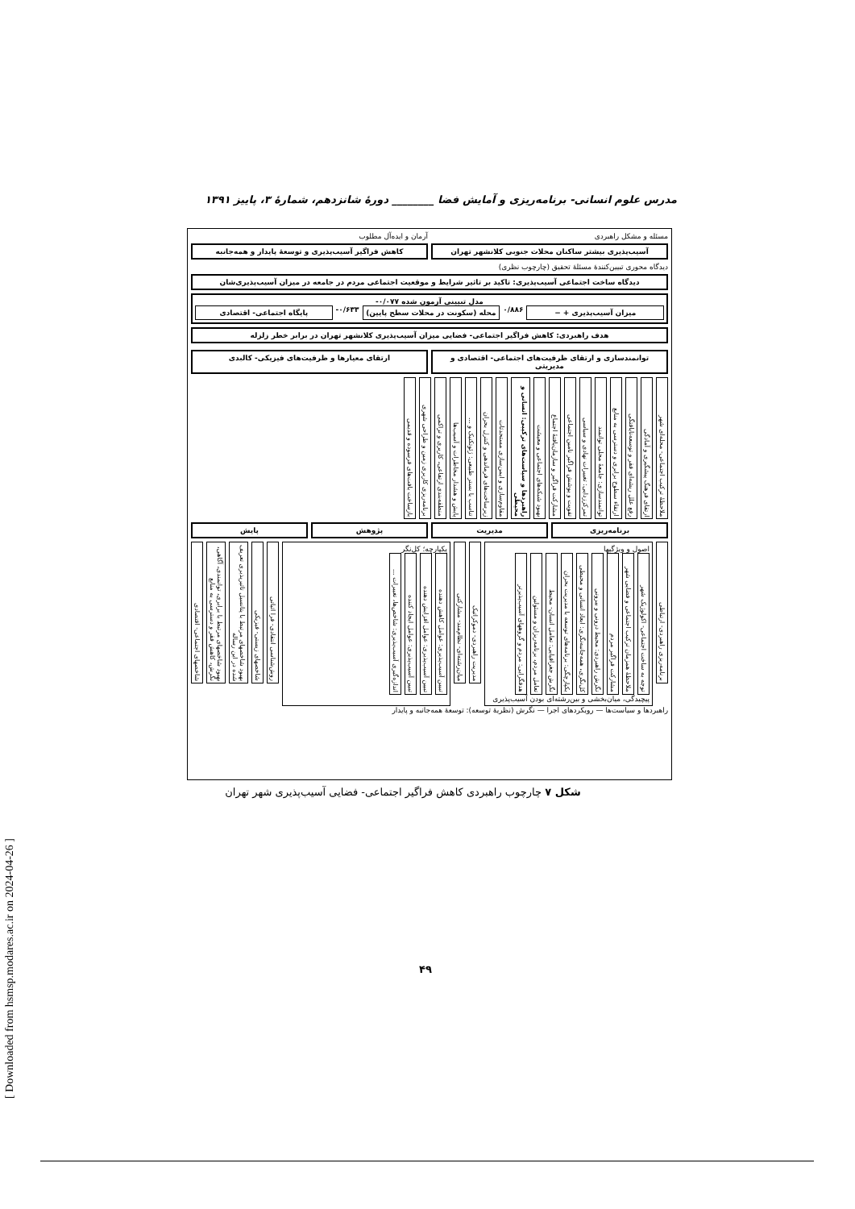[ Downloaded from hsmsp.modares.ac.ir on 2024-04-26 ]
مدرس علوم انسانی- برنامه‌ریزی و آمایش فضا ________ دورهٔ شانزدهم، شمارهٔ ۳، پاییز ۱۳۹۱
مسئله و مشکل راهبردی
آرمان و ایده‌آل مطلوب
آسیب‌پذیری بیشتر ساکنان محلات جنوبی کلانشهر تهران
کاهش فراگیر آسیب‌پذیری و توسعهٔ پایدار و همه‌جانبه
دیدگاه محوری تبیین‌کنندهٔ مسئلهٔ تحقیق (چارچوب نظری)
دیدگاه ساخت اجتماعی آسیب‌پذیری: تاکید بر تاثیر شرایط و موقعیت اجتماعی مردم در جامعه در میزان آسیب‌پذیری‌شان
مدل تبیینی آزمون شده ‎-۰/۰۷۷‎
میزان آسیب‌پذیری + −
۰/۸۸۶
محله (سکونت در محلات سطح پایین)
‎-۰/۶۳۳‎
پایگاه اجتماعی- اقتصادی
هدف راهبردی: کاهش فراگیر اجتماعی- فضایی میزان آسیب‌پذیری کلانشهر تهران در برابر خطر زلزله
توانمندسازی و ارتقای ظرفیت‌های اجتماعی- اقتصادی و مدیریتی
ارتقای معیارها و ظرفیت‌های فیزیکی- کالبدی
ملاحظهٔ ترکیب اجتماعی- محله‌ای شهر
ارتقای فرهنگ پیشگیری و آمادگی
رفع علل ریشه‌ای فقر و توسعه‌نایافتگی
ارتقاء سطوح برابری و دسترسی به منابع
توانمندسازی: جامعهٔ محلی توانمند
تمرکززدایی: تغییرات نهادی و سیاسی
تقویت و پوشش فراگیر تامین اجتماعی
مشارکت فراگیر و سازمان‌یافتهٔ اجتماع
بهبود شبکه‌های اجتماعی و معیشت
راهبردها و سیاست‌های ترکیبی: انسانی و محیطی
مقاوم‌سازی و ایمن‌سازی مستحدثات
زیرساخت‌های فرماندهی و کنترل بحران
تناسب با بستر طبیعی: ژئوتکنیک و ...
پایش و هشدار مخاطرات و آسیب‌ها
منطقه‌بندی ارتفاعی، کاربری و تراکمی
برنامه‌ریزی کاربری زمین و طراحی شهری
بازساخت بافت‌های فرسوده و قدیمی
برنامه‌ریزی
مدیریت
پژوهش
پایش
برنامه‌ریزی راهبردی- ارتباطی
اصول و ویژگیها
توجه به ساخت اجتماعی- اکولوژیک شهر
ملاحظهٔ همزمان ترکیب اجتماعی و فضایی شهر
مشارکت فراگیر مردم
نگرش راهبردی: محیط درونی و بیرونی
کل‌نگری، همه‌جانبه‌نگری: ابعاد انسانی و محیطی
یکپارچگی: برنامه‌های توسعه با مدیریت بحران
نگرش جغرافیایی: تعامل انسان- محیط
تعامل مردم، برنامه‌ریزان و مسئولین
هدفگرایی: مردم و گروههای آسیب‌پذیرتر
پیچیدگی، میان‌بخشی و بین‌رشته‌ای بودن آسیب‌پذیری
مدیریت راهبردی- دموکراتیک
میان‌رشته‌ای- نظام‌مند- مشارکتی
یکپارچه؛ کل‌نگر
تبیین آسیب‌پذیری: عوامل کاهش دهنده
تبیین آسیب‌پذیری: عوامل افزایش دهنده
تبیین آسیب‌پذیری: عوامل ایجاد کننده
اندازه‌گیری آسیب‌پذیری: شاخص‌ها، تغییرات ...
روش‌شناسی انتقادی- فرا اثباتی
شاخصهای زیستی- فیزیکی
بهبود شاخصهای مرتبط با پتانسیل تاثیرپذیری تعریف شده در این رساله
بهبود شاخصهای مرتبط با برابری، توانمندی، آگاهی، نگرش، کاهش فقر و دسترسی به منابع
شاخصهای اجتماعی- اقتصادی
راهبردها و سیاست‌ها — رویکردهای اجرا — نگرش (نظریهٔ توسعه): توسعهٔ همه‌جانبه و پایدار
شکل ۷ چارچوب راهبردی کاهش فراگیر اجتماعی- فضایی آسیب‌پذیری شهر تهران
۴۹